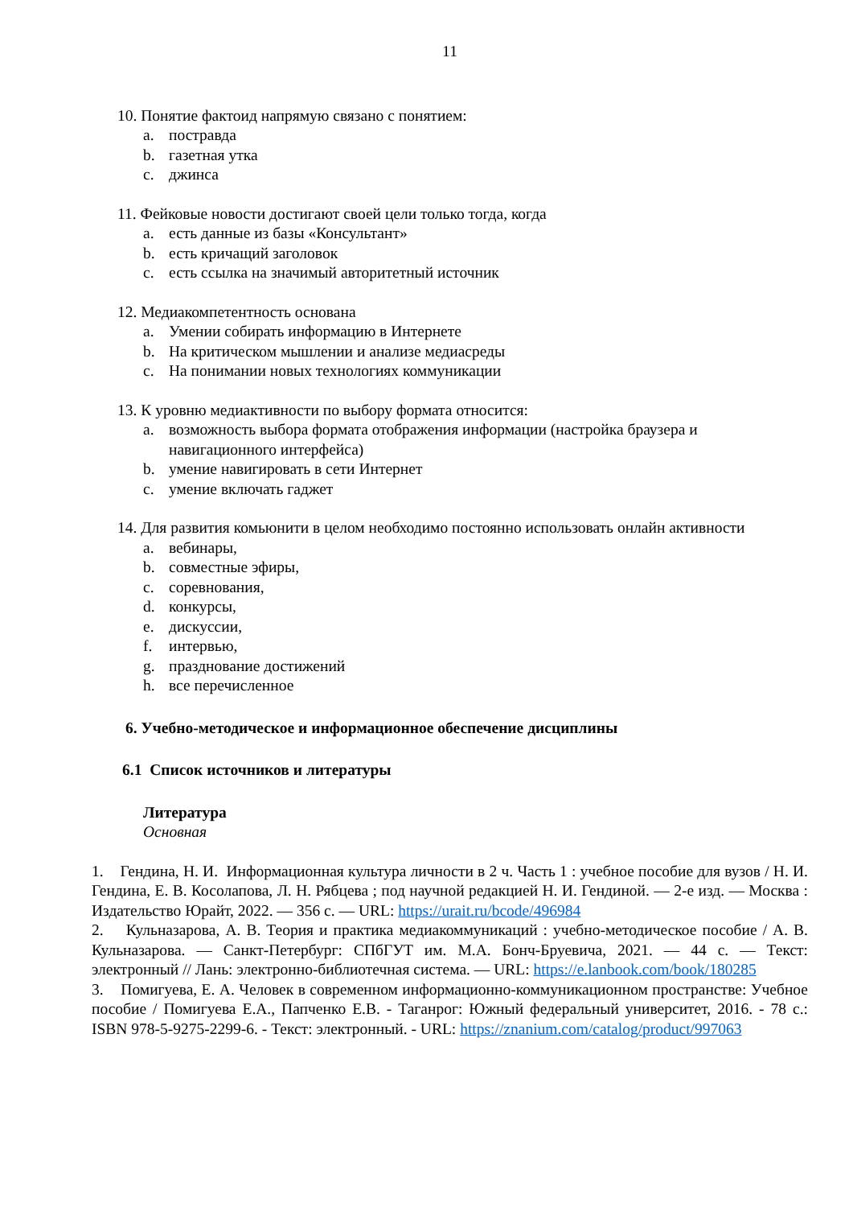11
10. Понятие фактоид напрямую связано с понятием:
a. постравда
b. газетная утка
c. джинса
11. Фейковые новости достигают своей цели только тогда, когда
a. есть данные из базы «Консультант»
b. есть кричащий заголовок
c. есть ссылка на значимый авторитетный источник
12. Медиакомпетентность основана
a. Умении собирать информацию в Интернете
b. На критическом мышлении и анализе медиасреды
c. На понимании новых технологиях коммуникации
13. К уровню медиактивности по выбору формата относится:
a. возможность выбора формата отображения информации (настройка браузера и навигационного интерфейса)
b. умение навигировать в сети Интернет
c. умение включать гаджет
14. Для развития комьюнити в целом необходимо постоянно использовать онлайн активности
a. вебинары,
b. совместные эфиры,
c. соревнования,
d. конкурсы,
e. дискуссии,
f. интервью,
g. празднование достижений
h. все перечисленное
6. Учебно-методическое и информационное обеспечение дисциплины
6.1 Список источников и литературы
Литература
Основная
1. Гендина, Н. И. Информационная культура личности в 2 ч. Часть 1 : учебное пособие для вузов / Н. И. Гендина, Е. В. Косолапова, Л. Н. Рябцева ; под научной редакцией Н. И. Гендиной. — 2-е изд. — Москва : Издательство Юрайт, 2022. — 356 с. — URL: https://urait.ru/bcode/496984
2. Кульназарова, А. В. Теория и практика медиакоммуникаций : учебно-методическое пособие / А. В. Кульназарова. — Санкт-Петербург: СПбГУТ им. М.А. Бонч-Бруевича, 2021. — 44 с. — Текст: электронный // Лань: электронно-библиотечная система. — URL: https://e.lanbook.com/book/180285
3. Помигуева, Е. А. Человек в современном информационно-коммуникационном пространстве: Учебное пособие / Помигуева Е.А., Папченко Е.В. - Таганрог: Южный федеральный университет, 2016. - 78 с.: ISBN 978-5-9275-2299-6. - Текст: электронный. - URL: https://znanium.com/catalog/product/997063